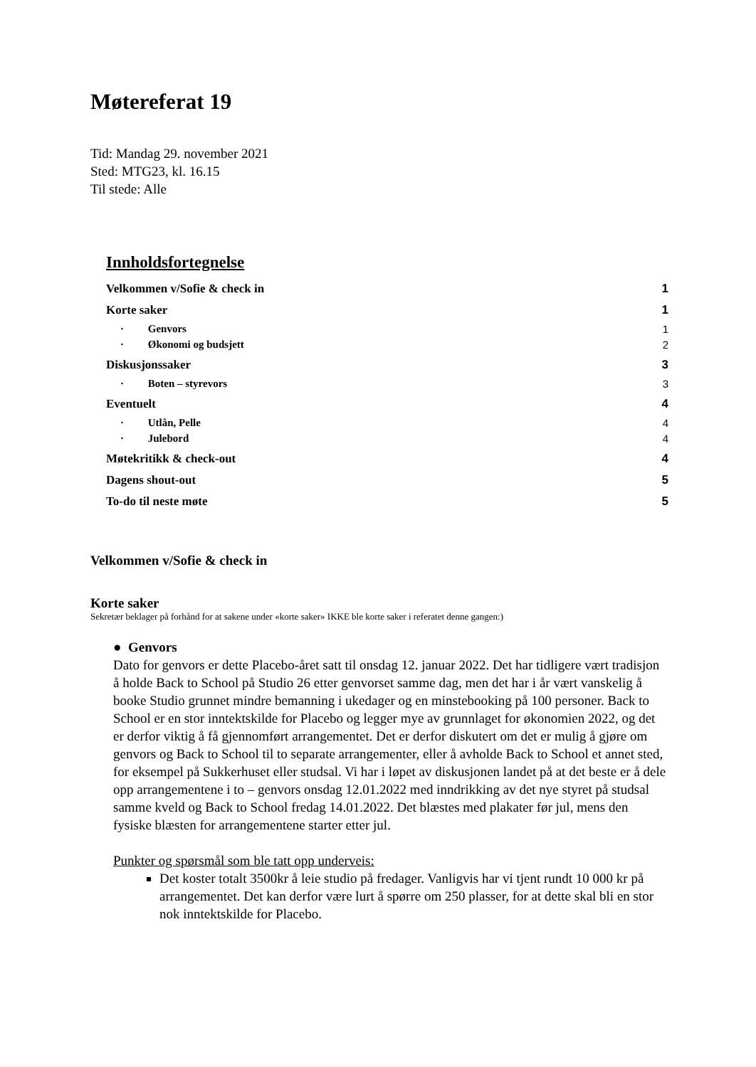Møtereferat 19
Tid: Mandag 29. november 2021
Sted: MTG23, kl. 16.15
Til stede: Alle
Innholdsfortegnelse
Velkommen v/Sofie & check in 1
Korte saker 1
· Genvors 1
· Økonomi og budsjett 2
Diskusjonssaker 3
· Boten – styrevors 3
Eventuelt 4
· Utlån, Pelle 4
· Julebord 4
Møtekritikk & check-out 4
Dagens shout-out 5
To-do til neste møte 5
Velkommen v/Sofie & check in
Korte saker
Sekretær beklager på forhånd for at sakene under «korte saker» IKKE ble korte saker i referatet denne gangen:)
● Genvors
Dato for genvors er dette Placebo-året satt til onsdag 12. januar 2022. Det har tidligere vært tradisjon å holde Back to School på Studio 26 etter genvorset samme dag, men det har i år vært vanskelig å booke Studio grunnet mindre bemanning i ukedager og en minstebooking på 100 personer. Back to School er en stor inntektskilde for Placebo og legger mye av grunnlaget for økonomien 2022, og det er derfor viktig å få gjennomført arrangementet. Det er derfor diskutert om det er mulig å gjøre om genvors og Back to School til to separate arrangementer, eller å avholde Back to School et annet sted, for eksempel på Sukkerhuset eller studsal. Vi har i løpet av diskusjonen landet på at det beste er å dele opp arrangementene i to – genvors onsdag 12.01.2022 med inndrikking av det nye styret på studsal samme kveld og Back to School fredag 14.01.2022. Det blæstes med plakater før jul, mens den fysiske blæsten for arrangementene starter etter jul.
Punkter og spørsmål som ble tatt opp underveis:
Det koster totalt 3500kr å leie studio på fredager. Vanligvis har vi tjent rundt 10 000 kr på arrangementet. Det kan derfor være lurt å spørre om 250 plasser, for at dette skal bli en stor nok inntektskilde for Placebo.